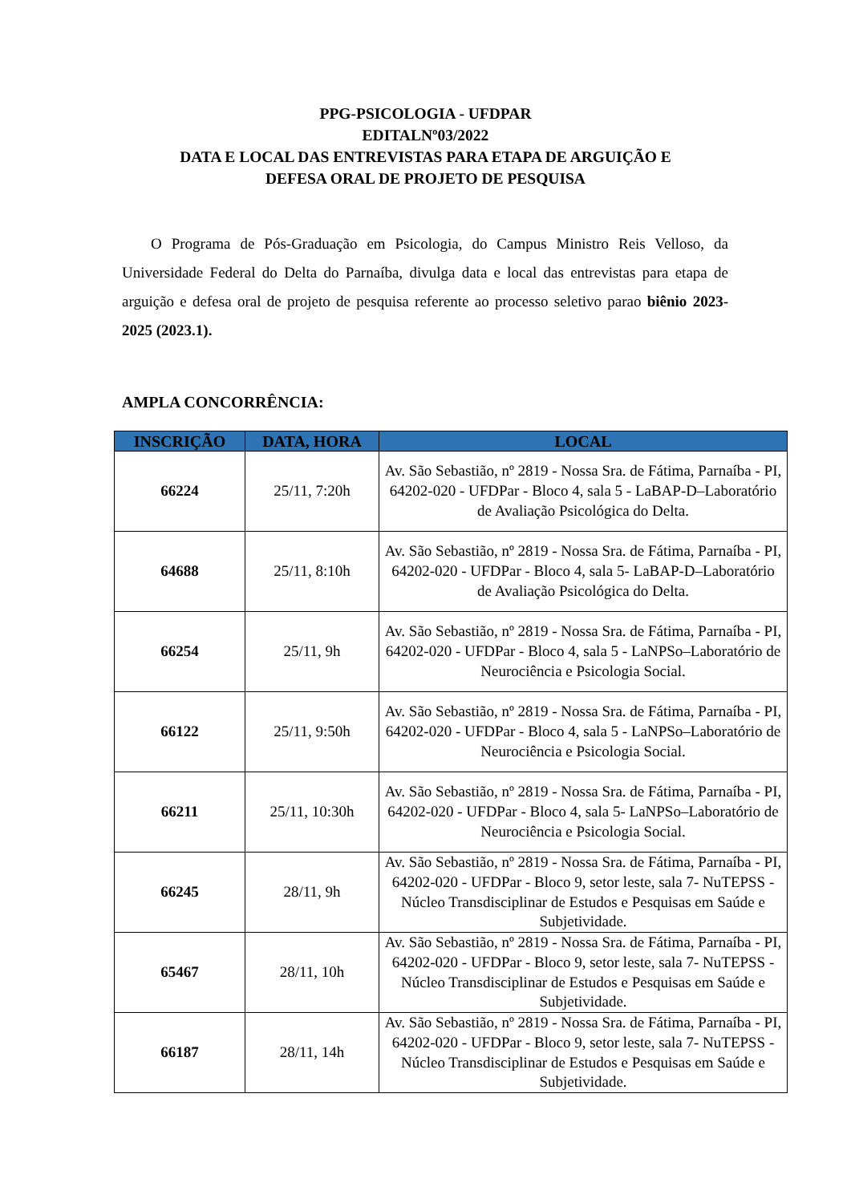PPG-PSICOLOGIA - UFDPAR
EDITALNº03/2022
DATA E LOCAL DAS ENTREVISTAS PARA ETAPA DE ARGUIÇÃO E
DEFESA ORAL DE PROJETO DE PESQUISA
O Programa de Pós-Graduação em Psicologia, do Campus Ministro Reis Velloso, da Universidade Federal do Delta do Parnaíba, divulga data e local das entrevistas para etapa de arguição e defesa oral de projeto de pesquisa referente ao processo seletivo parao biênio 2023-2025 (2023.1).
AMPLA CONCORRÊNCIA:
| INSCRIÇÃO | DATA, HORA | LOCAL |
| --- | --- | --- |
| 66224 | 25/11, 7:20h | Av. São Sebastião, nº 2819 - Nossa Sra. de Fátima, Parnaíba - PI, 64202-020 - UFDPar - Bloco 4, sala 5 - LaBAP-D–Laboratório de Avaliação Psicológica do Delta. |
| 64688 | 25/11, 8:10h | Av. São Sebastião, nº 2819 - Nossa Sra. de Fátima, Parnaíba - PI, 64202-020 - UFDPar - Bloco 4, sala 5- LaBAP-D–Laboratório de Avaliação Psicológica do Delta. |
| 66254 | 25/11, 9h | Av. São Sebastião, nº 2819 - Nossa Sra. de Fátima, Parnaíba - PI, 64202-020 - UFDPar - Bloco 4, sala 5 - LaNPSo–Laboratório de Neurociência e Psicologia Social. |
| 66122 | 25/11, 9:50h | Av. São Sebastião, nº 2819 - Nossa Sra. de Fátima, Parnaíba - PI, 64202-020 - UFDPar - Bloco 4, sala 5 - LaNPSo–Laboratório de Neurociência e Psicologia Social. |
| 66211 | 25/11, 10:30h | Av. São Sebastião, nº 2819 - Nossa Sra. de Fátima, Parnaíba - PI, 64202-020 - UFDPar - Bloco 4, sala 5- LaNPSo–Laboratório de Neurociência e Psicologia Social. |
| 66245 | 28/11, 9h | Av. São Sebastião, nº 2819 - Nossa Sra. de Fátima, Parnaíba - PI, 64202-020 - UFDPar - Bloco 9, setor leste, sala 7- NuTEPSS - Núcleo Transdisciplinar de Estudos e Pesquisas em Saúde e Subjetividade. |
| 65467 | 28/11, 10h | Av. São Sebastião, nº 2819 - Nossa Sra. de Fátima, Parnaíba - PI, 64202-020 - UFDPar - Bloco 9, setor leste, sala 7- NuTEPSS - Núcleo Transdisciplinar de Estudos e Pesquisas em Saúde e Subjetividade. |
| 66187 | 28/11, 14h | Av. São Sebastião, nº 2819 - Nossa Sra. de Fátima, Parnaíba - PI, 64202-020 - UFDPar - Bloco 9, setor leste, sala 7- NuTEPSS - Núcleo Transdisciplinar de Estudos e Pesquisas em Saúde e Subjetividade. |